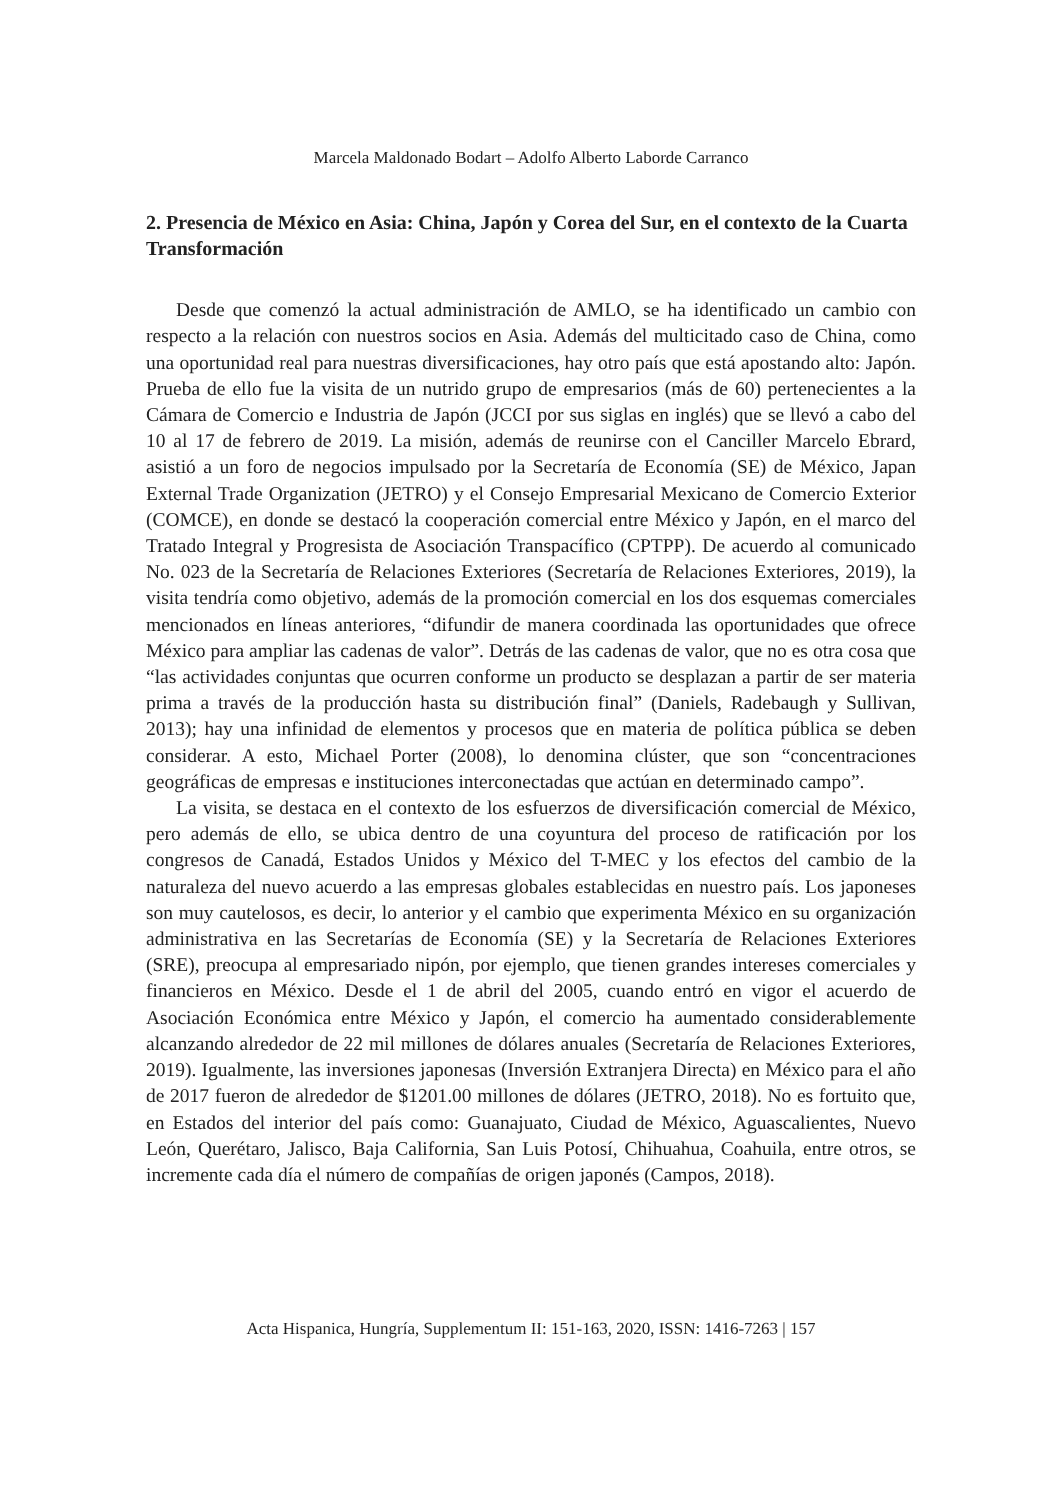Marcela Maldonado Bodart – Adolfo Alberto Laborde Carranco
2. Presencia de México en Asia: China, Japón y Corea del Sur, en el contexto de la Cuarta Transformación
Desde que comenzó la actual administración de AMLO, se ha identificado un cambio con respecto a la relación con nuestros socios en Asia. Además del multicitado caso de China, como una oportunidad real para nuestras diversificaciones, hay otro país que está apostando alto: Japón. Prueba de ello fue la visita de un nutrido grupo de empresarios (más de 60) pertenecientes a la Cámara de Comercio e Industria de Japón (JCCI por sus siglas en inglés) que se llevó a cabo del 10 al 17 de febrero de 2019. La misión, además de reunirse con el Canciller Marcelo Ebrard, asistió a un foro de negocios impulsado por la Secretaría de Economía (SE) de México, Japan External Trade Organization (JETRO) y el Consejo Empresarial Mexicano de Comercio Exterior (COMCE), en donde se destacó la cooperación comercial entre México y Japón, en el marco del Tratado Integral y Progresista de Asociación Transpacífico (CPTPP). De acuerdo al comunicado No. 023 de la Secretaría de Relaciones Exteriores (Secretaría de Relaciones Exteriores, 2019), la visita tendría como objetivo, además de la promoción comercial en los dos esquemas comerciales mencionados en líneas anteriores, “difundir de manera coordinada las oportunidades que ofrece México para ampliar las cadenas de valor”. Detrás de las cadenas de valor, que no es otra cosa que “las actividades conjuntas que ocurren conforme un producto se desplazan a partir de ser materia prima a través de la producción hasta su distribución final” (Daniels, Radebaugh y Sullivan, 2013); hay una infinidad de elementos y procesos que en materia de política pública se deben considerar. A esto, Michael Porter (2008), lo denomina clúster, que son “concentraciones geográficas de empresas e instituciones interconectadas que actúan en determinado campo”.
La visita, se destaca en el contexto de los esfuerzos de diversificación comercial de México, pero además de ello, se ubica dentro de una coyuntura del proceso de ratificación por los congresos de Canadá, Estados Unidos y México del T-MEC y los efectos del cambio de la naturaleza del nuevo acuerdo a las empresas globales establecidas en nuestro país. Los japoneses son muy cautelosos, es decir, lo anterior y el cambio que experimenta México en su organización administrativa en las Secretarías de Economía (SE) y la Secretaría de Relaciones Exteriores (SRE), preocupa al empresariado nipón, por ejemplo, que tienen grandes intereses comerciales y financieros en México. Desde el 1 de abril del 2005, cuando entró en vigor el acuerdo de Asociación Económica entre México y Japón, el comercio ha aumentado considerablemente alcanzando alrededor de 22 mil millones de dólares anuales (Secretaría de Relaciones Exteriores, 2019). Igualmente, las inversiones japonesas (Inversión Extranjera Directa) en México para el año de 2017 fueron de alrededor de $1201.00 millones de dólares (JETRO, 2018). No es fortuito que, en Estados del interior del país como: Guanajuato, Ciudad de México, Aguascalientes, Nuevo León, Querétaro, Jalisco, Baja California, San Luis Potosí, Chihuahua, Coahuila, entre otros, se incremente cada día el número de compañías de origen japonés (Campos, 2018).
Acta Hispanica, Hungría, Supplementum II: 151-163, 2020, ISSN: 1416-7263 | 157